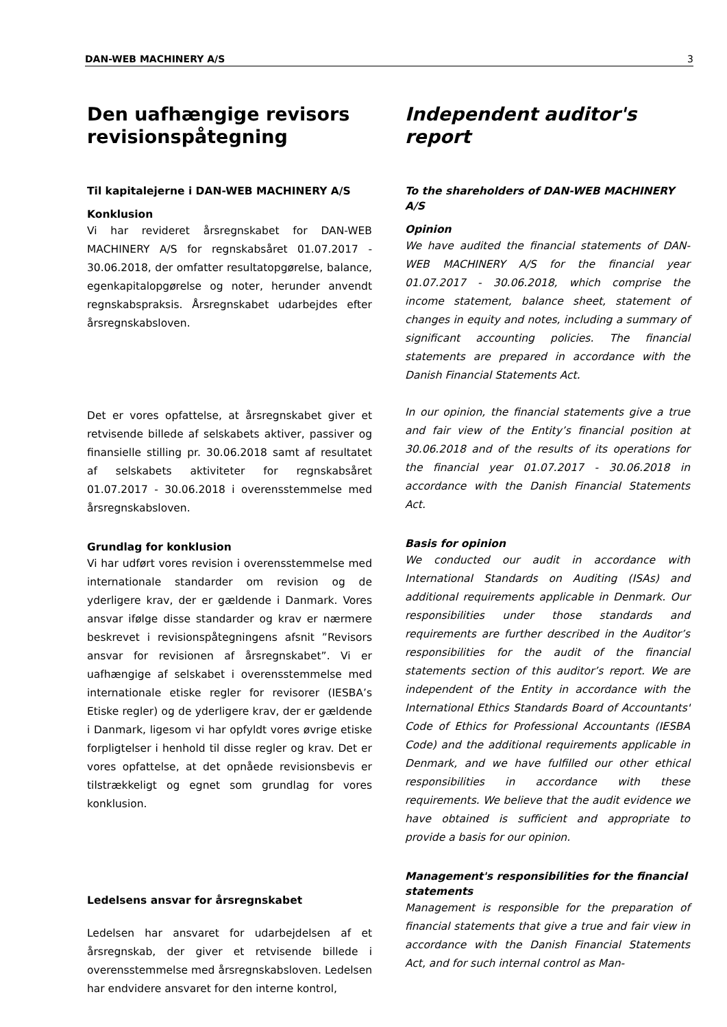DAN-WEB MACHINERY A/S 3
Den uafhængige revisors revisionspåtegning
Til kapitalejerne i DAN-WEB MACHINERY A/S
Konklusion
Vi har revideret årsregnskabet for DAN-WEB MACHINERY A/S for regnskabsåret 01.07.2017 - 30.06.2018, der omfatter resultatopgørelse, balance, egenkapitalopgørelse og noter, herunder anvendt regnskabspraksis. Årsregnskabet udarbejdes efter årsregnskabsloven.
Det er vores opfattelse, at årsregnskabet giver et retvisende billede af selskabets aktiver, passiver og finansielle stilling pr. 30.06.2018 samt af resultatet af selskabets aktiviteter for regnskabsåret 01.07.2017 - 30.06.2018 i overensstemmelse med årsregnskabsloven.
Grundlag for konklusion
Vi har udført vores revision i overensstemmelse med internationale standarder om revision og de yderligere krav, der er gældende i Danmark. Vores ansvar ifølge disse standarder og krav er nærmere beskrevet i revisionspåtegningens afsnit ”Revisors ansvar for revisionen af årsregnskabet”. Vi er uafhængige af selskabet i overensstemmelse med internationale etiske regler for revisorer (IESBA’s Etiske regler) og de yderligere krav, der er gældende i Danmark, ligesom vi har opfyldt vores øvrige etiske forpligtelser i henhold til disse regler og krav. Det er vores opfattelse, at det opnåede revisionsbevis er tilstrækkeligt og egnet som grundlag for vores konklusion.
Ledelsens ansvar for årsregnskabet
Ledelsen har ansvaret for udarbejdelsen af et årsregnskab, der giver et retvisende billede i overensstemmelse med årsregnskabsloven. Ledelsen har endvidere ansvaret for den interne kontrol,
Independent auditor's report
To the shareholders of DAN-WEB MACHINERY A/S
Opinion
We have audited the financial statements of DAN-WEB MACHINERY A/S for the financial year 01.07.2017 - 30.06.2018, which comprise the income statement, balance sheet, statement of changes in equity and notes, including a summary of significant accounting policies. The financial statements are prepared in accordance with the Danish Financial Statements Act.
In our opinion, the financial statements give a true and fair view of the Entity’s financial position at 30.06.2018 and of the results of its operations for the financial year 01.07.2017 - 30.06.2018 in accordance with the Danish Financial Statements Act.
Basis for opinion
We conducted our audit in accordance with International Standards on Auditing (ISAs) and additional requirements applicable in Denmark. Our responsibilities under those standards and requirements are further described in the Auditor’s responsibilities for the audit of the financial statements section of this auditor’s report. We are independent of the Entity in accordance with the International Ethics Standards Board of Accountants' Code of Ethics for Professional Accountants (IESBA Code) and the additional requirements applicable in Denmark, and we have fulfilled our other ethical responsibilities in accordance with these requirements. We believe that the audit evidence we have obtained is sufficient and appropriate to provide a basis for our opinion.
Management's responsibilities for the financial statements
Management is responsible for the preparation of financial statements that give a true and fair view in accordance with the Danish Financial Statements Act, and for such internal control as Man-